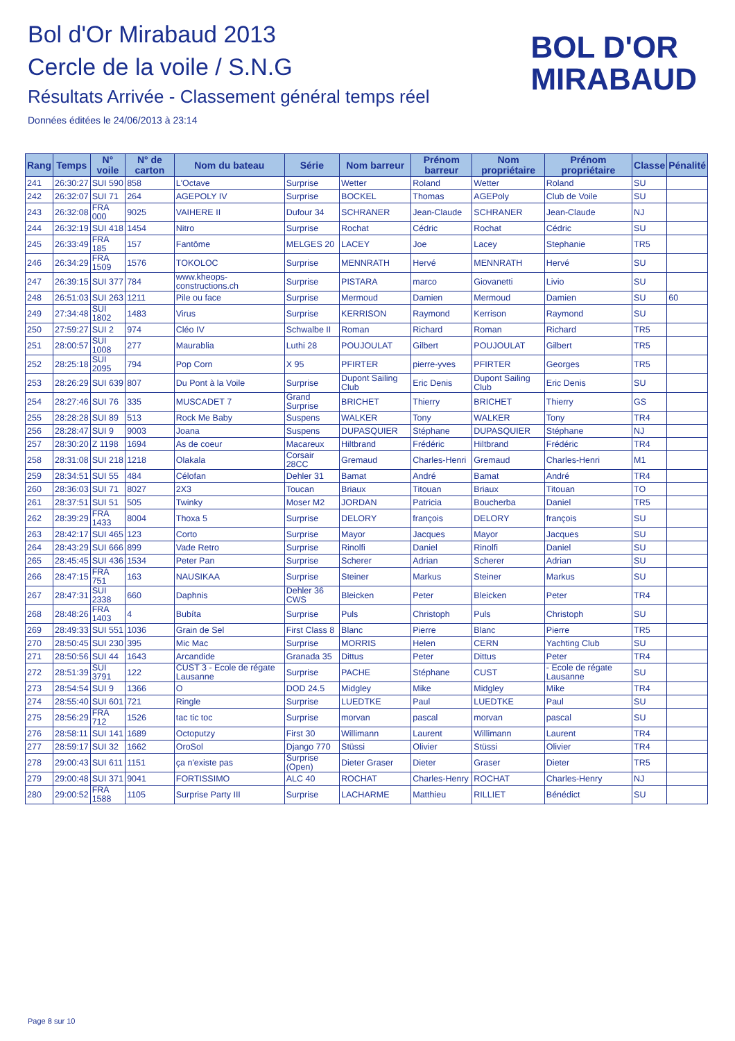Bol d'Or Mirabaud 2013
Cercle de la voile / S.N.G
Résultats Arrivée - Classement général temps réel
Données éditées le 24/06/2013 à 23:14
BOL D'OR
MIRABAUD
| Rang | Temps | N° voile | N° de carton | Nom du bateau | Série | Nom barreur | Prénom barreur | Nom propriétaire | Prénom propriétaire | Classe | Pénalité |
| --- | --- | --- | --- | --- | --- | --- | --- | --- | --- | --- | --- |
| 241 | 26:30:27 | SUI 590 | 858 | L'Octave | Surprise | Wetter | Roland | Wetter | Roland | SU | |
| 242 | 26:32:07 | SUI 71 | 264 | AGEPOLY IV | Surprise | BOCKEL | Thomas | AGEPoly | Club de Voile | SU | |
| 243 | 26:32:08 | FRA 000 | 9025 | VAIHERE II | Dufour 34 | SCHRANER | Jean-Claude | SCHRANER | Jean-Claude | NJ | |
| 244 | 26:32:19 | SUI 418 | 1454 | Nitro | Surprise | Rochat | Cédric | Rochat | Cédric | SU | |
| 245 | 26:33:49 | FRA 185 | 157 | Fantôme | MELGES 20 | LACEY | Joe | Lacey | Stephanie | TR5 | |
| 246 | 26:34:29 | FRA 1509 | 1576 | TOKOLOC | Surprise | MENNRATH | Hervé | MENNRATH | Hervé | SU | |
| 247 | 26:39:15 | SUI 377 | 784 | www.kheops-constructions.ch | Surprise | PISTARA | marco | Giovanetti | Livio | SU | |
| 248 | 26:51:03 | SUI 263 | 1211 | Pile ou face | Surprise | Mermoud | Damien | Mermoud | Damien | SU | 60 |
| 249 | 27:34:48 | SUI 1802 | 1483 | Virus | Surprise | KERRISON | Raymond | Kerrison | Raymond | SU | |
| 250 | 27:59:27 | SUI 2 | 974 | Cléo IV | Schwalbe II | Roman | Richard | Roman | Richard | TR5 | |
| 251 | 28:00:57 | SUI 1008 | 277 | Maurablia | Luthi 28 | POUJOULAT | Gilbert | POUJOULAT | Gilbert | TR5 | |
| 252 | 28:25:18 | SUI 2095 | 794 | Pop Corn | X 95 | PFIRTER | pierre-yves | PFIRTER | Georges | TR5 | |
| 253 | 28:26:29 | SUI 639 | 807 | Du Pont à la Voile | Surprise | Dupont Sailing Club | Eric Denis | Dupont Sailing Club | Eric Denis | SU | |
| 254 | 28:27:46 | SUI 76 | 335 | MUSCADET 7 | Grand Surprise | BRICHET | Thierry | BRICHET | Thierry | GS | |
| 255 | 28:28:28 | SUI 89 | 513 | Rock Me Baby | Suspens | WALKER | Tony | WALKER | Tony | TR4 | |
| 256 | 28:28:47 | SUI 9 | 9003 | Joana | Suspens | DUPASQUIER | Stéphane | DUPASQUIER | Stéphane | NJ | |
| 257 | 28:30:20 | Z 1198 | 1694 | As de coeur | Macareux | Hiltbrand | Frédéric | Hiltbrand | Frédéric | TR4 | |
| 258 | 28:31:08 | SUI 218 | 1218 | Olakala | Corsair 28CC | Gremaud | Charles-Henri | Gremaud | Charles-Henri | M1 | |
| 259 | 28:34:51 | SUI 55 | 484 | Célofan | Dehler 31 | Bamat | André | Bamat | André | TR4 | |
| 260 | 28:36:03 | SUI 71 | 8027 | 2X3 | Toucan | Briaux | Titouan | Briaux | Titouan | TO | |
| 261 | 28:37:51 | SUI 51 | 505 | Twinky | Moser M2 | JORDAN | Patricia | Boucherba | Daniel | TR5 | |
| 262 | 28:39:29 | FRA 1433 | 8004 | Thoxa 5 | Surprise | DELORY | françois | DELORY | françois | SU | |
| 263 | 28:42:17 | SUI 465 | 123 | Corto | Surprise | Mayor | Jacques | Mayor | Jacques | SU | |
| 264 | 28:43:29 | SUI 666 | 899 | Vade Retro | Surprise | Rinolfi | Daniel | Rinolfi | Daniel | SU | |
| 265 | 28:45:45 | SUI 436 | 1534 | Peter Pan | Surprise | Scherer | Adrian | Scherer | Adrian | SU | |
| 266 | 28:47:15 | FRA 751 | 163 | NAUSIKAA | Surprise | Steiner | Markus | Steiner | Markus | SU | |
| 267 | 28:47:31 | SUI 2338 | 660 | Daphnis | Dehler 36 CWS | Bleicken | Peter | Bleicken | Peter | TR4 | |
| 268 | 28:48:26 | FRA 1403 | 4 | Bubíta | Surprise | Puls | Christoph | Puls | Christoph | SU | |
| 269 | 28:49:33 | SUI 551 | 1036 | Grain de Sel | First Class 8 | Blanc | Pierre | Blanc | Pierre | TR5 | |
| 270 | 28:50:45 | SUI 230 | 395 | Mic Mac | Surprise | MORRIS | Helen | CERN | Yachting Club | SU | |
| 271 | 28:50:56 | SUI 44 | 1643 | Arcandide | Granada 35 | Dittus | Peter | Dittus | Peter | TR4 | |
| 272 | 28:51:39 | SUI 3791 | 122 | CUST 3 - Ecole de régate Lausanne | Surprise | PACHE | Stéphane | CUST | - Ecole de régate Lausanne | SU | |
| 273 | 28:54:54 | SUI 9 | 1366 | O | DOD 24.5 | Midgley | Mike | Midgley | Mike | TR4 | |
| 274 | 28:55:40 | SUI 601 | 721 | Ringle | Surprise | LUEDTKE | Paul | LUEDTKE | Paul | SU | |
| 275 | 28:56:29 | FRA 712 | 1526 | tac tic toc | Surprise | morvan | pascal | morvan | pascal | SU | |
| 276 | 28:58:11 | SUI 141 | 1689 | Octoputzy | First 30 | Willimann | Laurent | Willimann | Laurent | TR4 | |
| 277 | 28:59:17 | SUI 32 | 1662 | OroSol | Django 770 | Stüssi | Olivier | Stüssi | Olivier | TR4 | |
| 278 | 29:00:43 | SUI 611 | 1151 | ça n'existe pas | Surprise (Open) | Dieter Graser | Dieter | Graser | Dieter | TR5 | |
| 279 | 29:00:48 | SUI 371 | 9041 | FORTISSIMO | ALC 40 | ROCHAT | Charles-Henry | ROCHAT | Charles-Henry | NJ | |
| 280 | 29:00:52 | FRA 1588 | 1105 | Surprise Party III | Surprise | LACHARME | Matthieu | RILLIET | Bénédict | SU | |
Page 8 sur 10